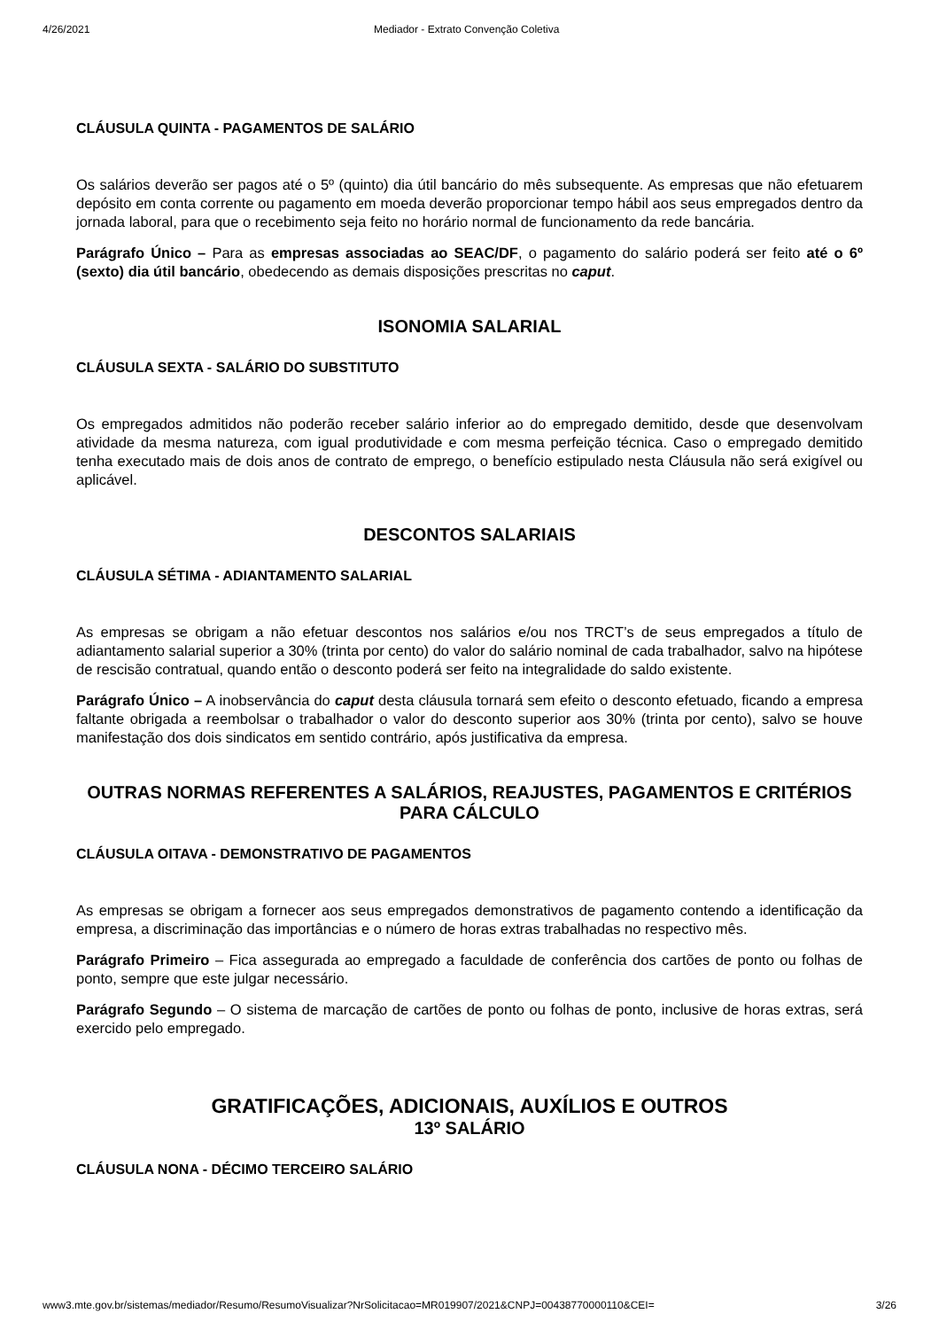4/26/2021 Mediador - Extrato Convenção Coletiva
CLÁUSULA QUINTA - PAGAMENTOS DE SALÁRIO
Os salários deverão ser pagos até o 5º (quinto) dia útil bancário do mês subsequente. As empresas que não efetuarem depósito em conta corrente ou pagamento em moeda deverão proporcionar tempo hábil aos seus empregados dentro da jornada laboral, para que o recebimento seja feito no horário normal de funcionamento da rede bancária.
Parágrafo Único – Para as empresas associadas ao SEAC/DF, o pagamento do salário poderá ser feito até o 6º (sexto) dia útil bancário, obedecendo as demais disposições prescritas no caput.
ISONOMIA SALARIAL
CLÁUSULA SEXTA - SALÁRIO DO SUBSTITUTO
Os empregados admitidos não poderão receber salário inferior ao do empregado demitido, desde que desenvolvam atividade da mesma natureza, com igual produtividade e com mesma perfeição técnica. Caso o empregado demitido tenha executado mais de dois anos de contrato de emprego, o benefício estipulado nesta Cláusula não será exigível ou aplicável.
DESCONTOS SALARIAIS
CLÁUSULA SÉTIMA - ADIANTAMENTO SALARIAL
As empresas se obrigam a não efetuar descontos nos salários e/ou nos TRCT’s de seus empregados a título de adiantamento salarial superior a 30% (trinta por cento) do valor do salário nominal de cada trabalhador, salvo na hipótese de rescisão contratual, quando então o desconto poderá ser feito na integralidade do saldo existente.
Parágrafo Único – A inobservância do caput desta cláusula tornará sem efeito o desconto efetuado, ficando a empresa faltante obrigada a reembolsar o trabalhador o valor do desconto superior aos 30% (trinta por cento), salvo se houve manifestação dos dois sindicatos em sentido contrário, após justificativa da empresa.
OUTRAS NORMAS REFERENTES A SALÁRIOS, REAJUSTES, PAGAMENTOS E CRITÉRIOS PARA CÁLCULO
CLÁUSULA OITAVA - DEMONSTRATIVO DE PAGAMENTOS
As empresas se obrigam a fornecer aos seus empregados demonstrativos de pagamento contendo a identificação da empresa, a discriminação das importâncias e o número de horas extras trabalhadas no respectivo mês.
Parágrafo Primeiro – Fica assegurada ao empregado a faculdade de conferência dos cartões de ponto ou folhas de ponto, sempre que este julgar necessário.
Parágrafo Segundo – O sistema de marcação de cartões de ponto ou folhas de ponto, inclusive de horas extras, será exercido pelo empregado.
GRATIFICAÇÕES, ADICIONAIS, AUXÍLIOS E OUTROS
13º SALÁRIO
CLÁUSULA NONA - DÉCIMO TERCEIRO SALÁRIO
www3.mte.gov.br/sistemas/mediador/Resumo/ResumoVisualizar?NrSolicitacao=MR019907/2021&CNPJ=00438770000110&CEI= 3/26